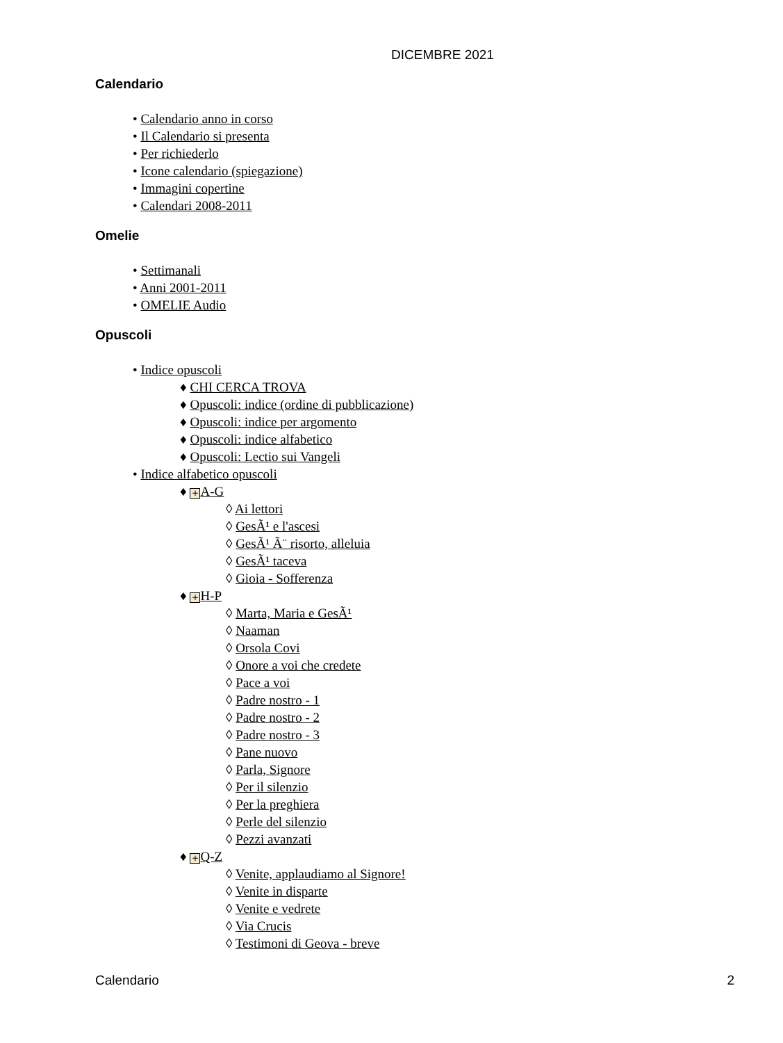DICEMBRE 2021
Calendario
• Calendario anno in corso
• Il Calendario si presenta
• Per richiederlo
• Icone calendario (spiegazione)
• Immagini copertine
• Calendari 2008-2011
Omelie
• Settimanali
• Anni 2001-2011
• OMELIE Audio
Opuscoli
• Indice opuscoli
♦ CHI CERCA TROVA
♦ Opuscoli: indice (ordine di pubblicazione)
♦ Opuscoli: indice per argomento
♦ Opuscoli: indice alfabetico
♦ Opuscoli: Lectio sui Vangeli
• Indice alfabetico opuscoli
♦ + A-G
◊ Ai lettori
◊ GesÃ¹ e l'ascesi
◊ GesÃ¹ Ã¨ risorto, alleluia
◊ GesÃ¹ taceva
◊ Gioia - Sofferenza
♦ + H-P
◊ Marta, Maria e GesÃ¹
◊ Naaman
◊ Orsola Covi
◊ Onore a voi che credete
◊ Pace a voi
◊ Padre nostro - 1
◊ Padre nostro - 2
◊ Padre nostro - 3
◊ Pane nuovo
◊ Parla, Signore
◊ Per il silenzio
◊ Per la preghiera
◊ Perle del silenzio
◊ Pezzi avanzati
♦ + Q-Z
◊ Venite, applaudiamo al Signore!
◊ Venite in disparte
◊ Venite e vedrete
◊ Via Crucis
◊ Testimoni di Geova - breve
Calendario 2